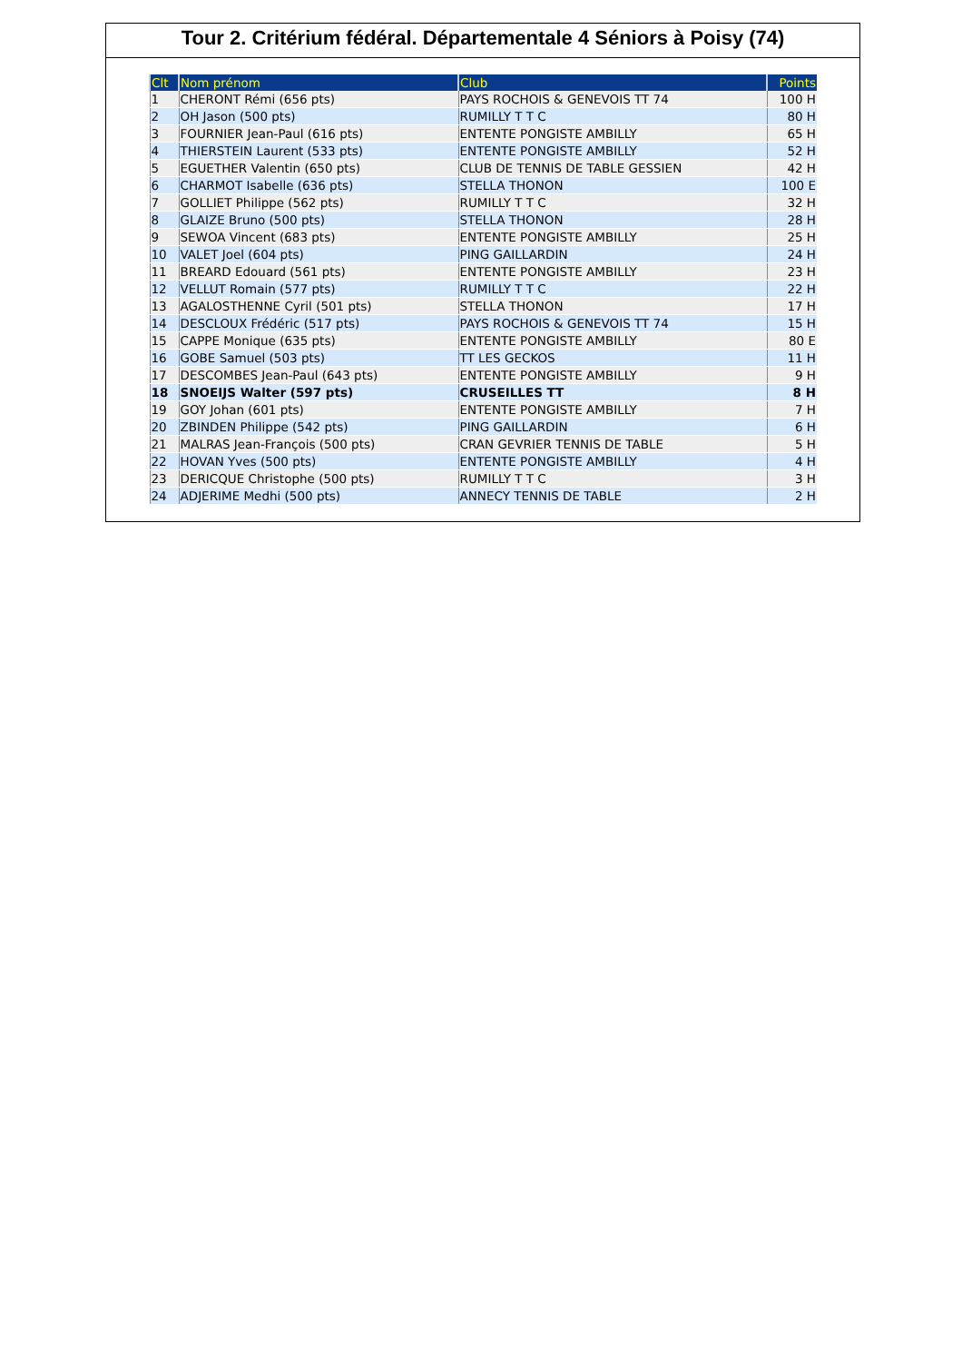Tour 2. Critérium fédéral. Départementale 4 Séniors à Poisy (74)
| Clt | Nom prénom | Club | Points |
| --- | --- | --- | --- |
| 1 | CHERONT Rémi (656 pts) | PAYS ROCHOIS & GENEVOIS TT 74 | 100 H |
| 2 | OH Jason (500 pts) | RUMILLY T T C | 80 H |
| 3 | FOURNIER Jean-Paul (616 pts) | ENTENTE PONGISTE AMBILLY | 65 H |
| 4 | THIERSTEIN Laurent (533 pts) | ENTENTE PONGISTE AMBILLY | 52 H |
| 5 | EGUETHER Valentin (650 pts) | CLUB DE TENNIS DE TABLE GESSIEN | 42 H |
| 6 | CHARMOT Isabelle (636 pts) | STELLA THONON | 100 E |
| 7 | GOLLIET Philippe (562 pts) | RUMILLY T T C | 32 H |
| 8 | GLAIZE Bruno (500 pts) | STELLA THONON | 28 H |
| 9 | SEWOA Vincent (683 pts) | ENTENTE PONGISTE AMBILLY | 25 H |
| 10 | VALET Joel (604 pts) | PING GAILLARDIN | 24 H |
| 11 | BREARD Edouard (561 pts) | ENTENTE PONGISTE AMBILLY | 23 H |
| 12 | VELLUT Romain (577 pts) | RUMILLY T T C | 22 H |
| 13 | AGALOSTHENNE Cyril (501 pts) | STELLA THONON | 17 H |
| 14 | DESCLOUX Frédéric (517 pts) | PAYS ROCHOIS & GENEVOIS TT 74 | 15 H |
| 15 | CAPPE Monique (635 pts) | ENTENTE PONGISTE AMBILLY | 80 E |
| 16 | GOBE Samuel (503 pts) | TT LES GECKOS | 11 H |
| 17 | DESCOMBES Jean-Paul (643 pts) | ENTENTE PONGISTE AMBILLY | 9 H |
| 18 | SNOEIJS Walter (597 pts) | CRUSEILLES TT | 8 H |
| 19 | GOY Johan (601 pts) | ENTENTE PONGISTE AMBILLY | 7 H |
| 20 | ZBINDEN Philippe (542 pts) | PING GAILLARDIN | 6 H |
| 21 | MALRAS Jean-François (500 pts) | CRAN GEVRIER TENNIS DE TABLE | 5 H |
| 22 | HOVAN Yves (500 pts) | ENTENTE PONGISTE AMBILLY | 4 H |
| 23 | DERICQUE Christophe (500 pts) | RUMILLY T T C | 3 H |
| 24 | ADJERIME Medhi (500 pts) | ANNECY TENNIS DE TABLE | 2 H |